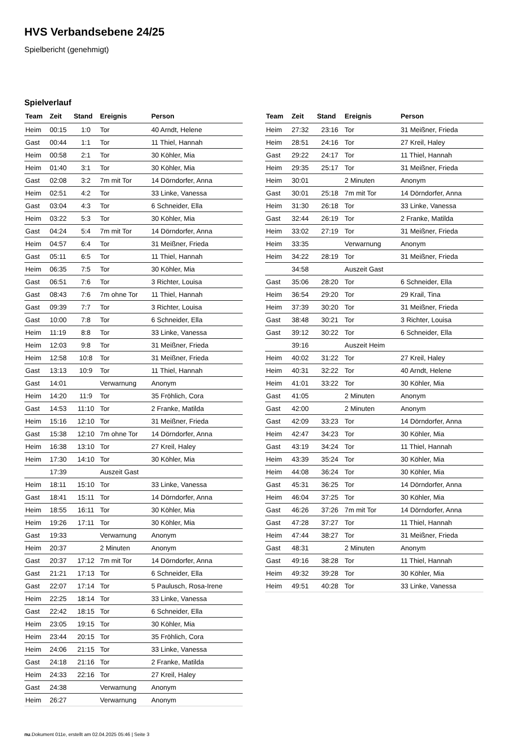HVS Verbandsebene 24/25
Spielbericht (genehmigt)
Spielverlauf
| Team | Zeit | Stand | Ereignis | Person |
| --- | --- | --- | --- | --- |
| Heim | 00:15 | 1:0 | Tor | 40 Arndt, Helene |
| Gast | 00:44 | 1:1 | Tor | 11 Thiel, Hannah |
| Heim | 00:58 | 2:1 | Tor | 30 Köhler, Mia |
| Heim | 01:40 | 3:1 | Tor | 30 Köhler, Mia |
| Gast | 02:08 | 3:2 | 7m mit Tor | 14 Dörndorfer, Anna |
| Heim | 02:51 | 4:2 | Tor | 33 Linke, Vanessa |
| Gast | 03:04 | 4:3 | Tor | 6 Schneider, Ella |
| Heim | 03:22 | 5:3 | Tor | 30 Köhler, Mia |
| Gast | 04:24 | 5:4 | 7m mit Tor | 14 Dörndorfer, Anna |
| Heim | 04:57 | 6:4 | Tor | 31 Meißner, Frieda |
| Gast | 05:11 | 6:5 | Tor | 11 Thiel, Hannah |
| Heim | 06:35 | 7:5 | Tor | 30 Köhler, Mia |
| Gast | 06:51 | 7:6 | Tor | 3 Richter, Louisa |
| Gast | 08:43 | 7:6 | 7m ohne Tor | 11 Thiel, Hannah |
| Gast | 09:39 | 7:7 | Tor | 3 Richter, Louisa |
| Gast | 10:00 | 7:8 | Tor | 6 Schneider, Ella |
| Heim | 11:19 | 8:8 | Tor | 33 Linke, Vanessa |
| Heim | 12:03 | 9:8 | Tor | 31 Meißner, Frieda |
| Heim | 12:58 | 10:8 | Tor | 31 Meißner, Frieda |
| Gast | 13:13 | 10:9 | Tor | 11 Thiel, Hannah |
| Gast | 14:01 | | Verwarnung | Anonym |
| Heim | 14:20 | 11:9 | Tor | 35 Fröhlich, Cora |
| Gast | 14:53 | 11:10 | Tor | 2 Franke, Matilda |
| Heim | 15:16 | 12:10 | Tor | 31 Meißner, Frieda |
| Gast | 15:38 | 12:10 | 7m ohne Tor | 14 Dörndorfer, Anna |
| Heim | 16:38 | 13:10 | Tor | 27 Kreil, Haley |
| Heim | 17:30 | 14:10 | Tor | 30 Köhler, Mia |
| | 17:39 | | Auszeit Gast | |
| Heim | 18:11 | 15:10 | Tor | 33 Linke, Vanessa |
| Gast | 18:41 | 15:11 | Tor | 14 Dörndorfer, Anna |
| Heim | 18:55 | 16:11 | Tor | 30 Köhler, Mia |
| Heim | 19:26 | 17:11 | Tor | 30 Köhler, Mia |
| Gast | 19:33 | | Verwarnung | Anonym |
| Heim | 20:37 | | 2 Minuten | Anonym |
| Gast | 20:37 | 17:12 | 7m mit Tor | 14 Dörndorfer, Anna |
| Gast | 21:21 | 17:13 | Tor | 6 Schneider, Ella |
| Gast | 22:07 | 17:14 | Tor | 5 Paulusch, Rosa-Irene |
| Heim | 22:25 | 18:14 | Tor | 33 Linke, Vanessa |
| Gast | 22:42 | 18:15 | Tor | 6 Schneider, Ella |
| Heim | 23:05 | 19:15 | Tor | 30 Köhler, Mia |
| Heim | 23:44 | 20:15 | Tor | 35 Fröhlich, Cora |
| Heim | 24:06 | 21:15 | Tor | 33 Linke, Vanessa |
| Gast | 24:18 | 21:16 | Tor | 2 Franke, Matilda |
| Heim | 24:33 | 22:16 | Tor | 27 Kreil, Haley |
| Gast | 24:38 | | Verwarnung | Anonym |
| Heim | 26:27 | | Verwarnung | Anonym |
| Team | Zeit | Stand | Ereignis | Person |
| --- | --- | --- | --- | --- |
| Heim | 27:32 | 23:16 | Tor | 31 Meißner, Frieda |
| Heim | 28:51 | 24:16 | Tor | 27 Kreil, Haley |
| Gast | 29:22 | 24:17 | Tor | 11 Thiel, Hannah |
| Heim | 29:35 | 25:17 | Tor | 31 Meißner, Frieda |
| Heim | 30:01 | | 2 Minuten | Anonym |
| Gast | 30:01 | 25:18 | 7m mit Tor | 14 Dörndorfer, Anna |
| Heim | 31:30 | 26:18 | Tor | 33 Linke, Vanessa |
| Gast | 32:44 | 26:19 | Tor | 2 Franke, Matilda |
| Heim | 33:02 | 27:19 | Tor | 31 Meißner, Frieda |
| Heim | 33:35 | | Verwarnung | Anonym |
| Heim | 34:22 | 28:19 | Tor | 31 Meißner, Frieda |
| | 34:58 | | Auszeit Gast | |
| Gast | 35:06 | 28:20 | Tor | 6 Schneider, Ella |
| Heim | 36:54 | 29:20 | Tor | 29 Krail, Tina |
| Heim | 37:39 | 30:20 | Tor | 31 Meißner, Frieda |
| Gast | 38:48 | 30:21 | Tor | 3 Richter, Louisa |
| Gast | 39:12 | 30:22 | Tor | 6 Schneider, Ella |
| | 39:16 | | Auszeit Heim | |
| Heim | 40:02 | 31:22 | Tor | 27 Kreil, Haley |
| Heim | 40:31 | 32:22 | Tor | 40 Arndt, Helene |
| Heim | 41:01 | 33:22 | Tor | 30 Köhler, Mia |
| Gast | 41:05 | | 2 Minuten | Anonym |
| Gast | 42:00 | | 2 Minuten | Anonym |
| Gast | 42:09 | 33:23 | Tor | 14 Dörndorfer, Anna |
| Heim | 42:47 | 34:23 | Tor | 30 Köhler, Mia |
| Gast | 43:19 | 34:24 | Tor | 11 Thiel, Hannah |
| Heim | 43:39 | 35:24 | Tor | 30 Köhler, Mia |
| Heim | 44:08 | 36:24 | Tor | 30 Köhler, Mia |
| Gast | 45:31 | 36:25 | Tor | 14 Dörndorfer, Anna |
| Heim | 46:04 | 37:25 | Tor | 30 Köhler, Mia |
| Gast | 46:26 | 37:26 | 7m mit Tor | 14 Dörndorfer, Anna |
| Gast | 47:28 | 37:27 | Tor | 11 Thiel, Hannah |
| Heim | 47:44 | 38:27 | Tor | 31 Meißner, Frieda |
| Gast | 48:31 | | 2 Minuten | Anonym |
| Gast | 49:16 | 38:28 | Tor | 11 Thiel, Hannah |
| Heim | 49:32 | 39:28 | Tor | 30 Köhler, Mia |
| Heim | 49:51 | 40:28 | Tor | 33 Linke, Vanessa |
nu.Dokument 011e, erstellt am 02.04.2025 05:46 | Seite 3